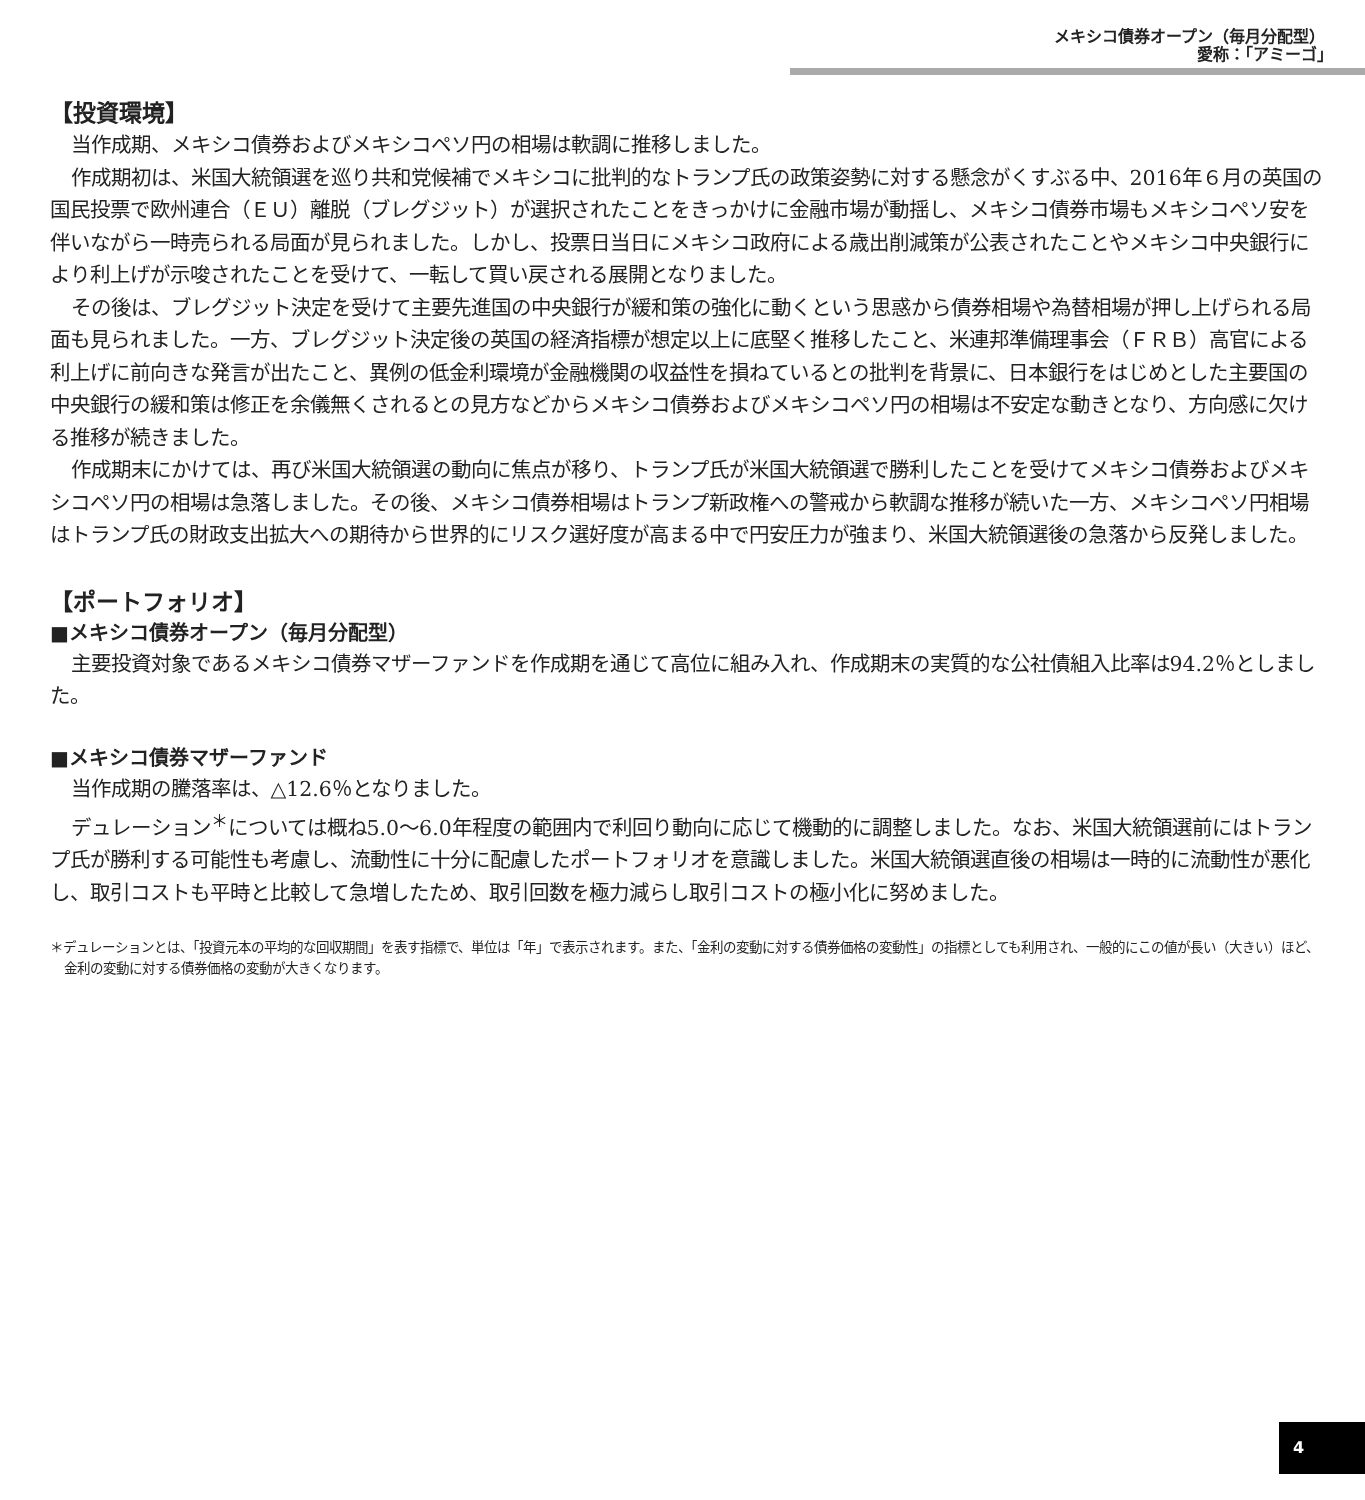メキシコ債券オープン（毎月分配型）
愛称：｢アミーゴ｣
【投資環境】
当作成期、メキシコ債券およびメキシコペソ円の相場は軟調に推移しました。
作成期初は、米国大統領選を巡り共和党候補でメキシコに批判的なトランプ氏の政策姿勢に対する懸念がくすぶる中、2016年６月の英国の国民投票で欧州連合（ＥＵ）離脱（ブレグジット）が選択されたことをきっかけに金融市場が動揺し、メキシコ債券市場もメキシコペソ安を伴いながら一時売られる局面が見られました。しかし、投票日当日にメキシコ政府による歳出削減策が公表されたことやメキシコ中央銀行により利上げが示唆されたことを受けて、一転して買い戻される展開となりました。
その後は、ブレグジット決定を受けて主要先進国の中央銀行が緩和策の強化に動くという思惑から債券相場や為替相場が押し上げられる局面も見られました。一方、ブレグジット決定後の英国の経済指標が想定以上に底堅く推移したこと、米連邦準備理事会（ＦＲＢ）高官による利上げに前向きな発言が出たこと、異例の低金利環境が金融機関の収益性を損ねているとの批判を背景に、日本銀行をはじめとした主要国の中央銀行の緩和策は修正を余儀無くされるとの見方などからメキシコ債券およびメキシコペソ円の相場は不安定な動きとなり、方向感に欠ける推移が続きました。
作成期末にかけては、再び米国大統領選の動向に焦点が移り、トランプ氏が米国大統領選で勝利したことを受けてメキシコ債券およびメキシコペソ円の相場は急落しました。その後、メキシコ債券相場はトランプ新政権への警戒から軟調な推移が続いた一方、メキシコペソ円相場はトランプ氏の財政支出拡大への期待から世界的にリスク選好度が高まる中で円安圧力が強まり、米国大統領選後の急落から反発しました。
【ポートフォリオ】
■メキシコ債券オープン（毎月分配型）
主要投資対象であるメキシコ債券マザーファンドを作成期を通じて高位に組み入れ、作成期末の実質的な公社債組入比率は94.2％としました。
■メキシコ債券マザーファンド
当作成期の騰落率は、△12.6％となりました。
デュレーション<sup>＊</sup>については概ね5.0～6.0年程度の範囲内で利回り動向に応じて機動的に調整しました。なお、米国大統領選前にはトランプ氏が勝利する可能性も考慮し、流動性に十分に配慮したポートフォリオを意識しました。米国大統領選直後の相場は一時的に流動性が悪化し、取引コストも平時と比較して急増したため、取引回数を極力減らし取引コストの極小化に努めました。
＊デュレーションとは、「投資元本の平均的な回収期間」を表す指標で、単位は「年」で表示されます。また、「金利の変動に対する債券価格の変動性」の指標としても利用され、一般的にこの値が長い（大きい）ほど、金利の変動に対する債券価格の変動が大きくなります。
4